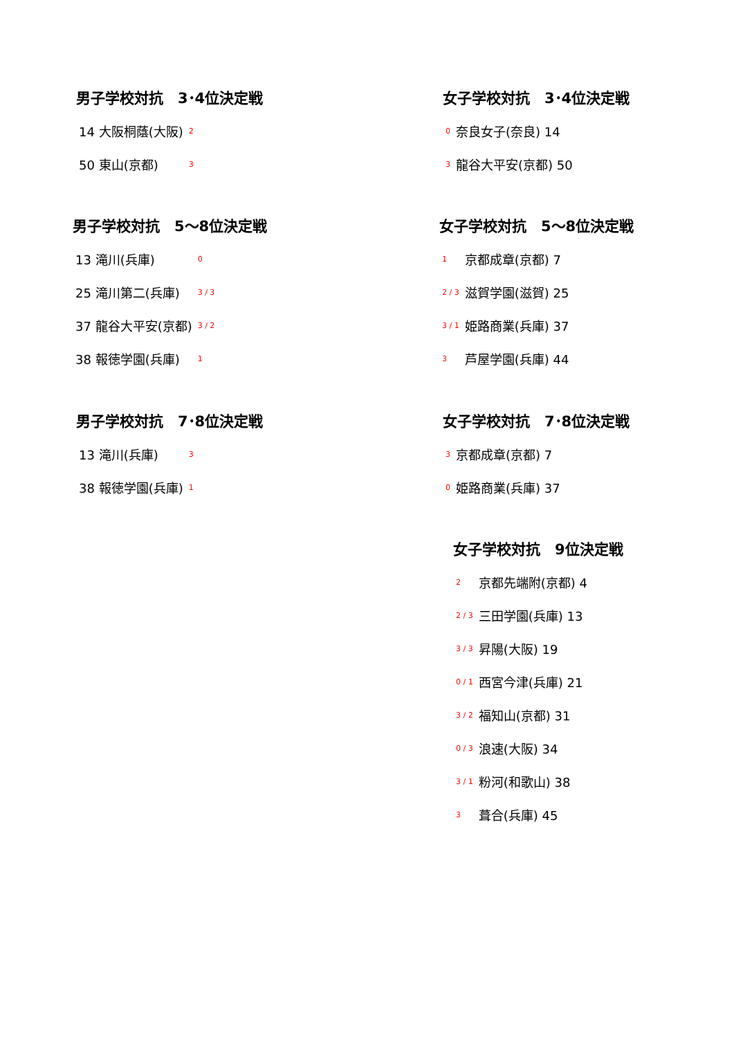男子学校対抗　3･4位決定戦
| 14 大阪桐蔭(大阪) | 2 |
| 50 東山(京都) | 3 |
女子学校対抗　3･4位決定戦
| 0 | 奈良女子(奈良) 14 |
| 3 | 龍谷大平安(京都) 50 |
男子学校対抗　5〜8位決定戦
| 13 滝川(兵庫) | 0 |
| 25 滝川第二(兵庫) | 3 / 3 |
| 37 龍谷大平安(京都) | 3 / 2 |
| 38 報徳学園(兵庫) | 1 |
女子学校対抗　5〜8位決定戦
| 1 | 京都成章(京都) 7 |
| 2 / 3 | 滋賀学園(滋賀) 25 |
| 3 / 1 | 姫路商業(兵庫) 37 |
| 3 | 芦屋学園(兵庫) 44 |
男子学校対抗　7･8位決定戦
| 13 滝川(兵庫) | 3 |
| 38 報徳学園(兵庫) | 1 |
女子学校対抗　7･8位決定戦
| 3 | 京都成章(京都) 7 |
| 0 | 姫路商業(兵庫) 37 |
女子学校対抗　9位決定戦
| 2 | 京都先端附(京都) 4 |
| 2 / 3 | 三田学園(兵庫) 13 |
| 3 / 3 | 昇陽(大阪) 19 |
| 0 / 1 | 西宮今津(兵庫) 21 |
| 3 / 2 | 福知山(京都) 31 |
| 0 / 3 | 浪速(大阪) 34 |
| 3 / 1 | 粉河(和歌山) 38 |
| 3 | 葺合(兵庫) 45 |